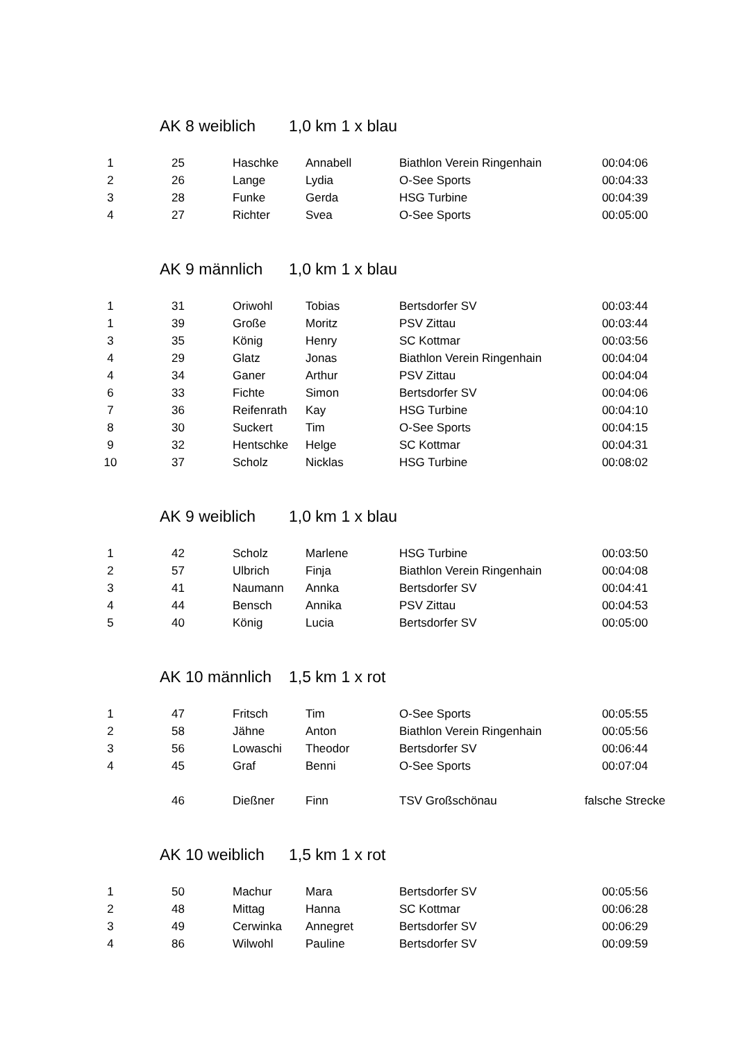AK 8 weiblich 1,0 km 1 x blau
| 1 | 25 | Haschke | Annabell | Biathlon Verein Ringenhain | 00:04:06 |
| 2 | 26 | Lange | Lydia | O-See Sports | 00:04:33 |
| 3 | 28 | Funke | Gerda | HSG Turbine | 00:04:39 |
| 4 | 27 | Richter | Svea | O-See Sports | 00:05:00 |
AK 9 männlich 1,0 km 1 x blau
| 1 | 31 | Oriwohl | Tobias | Bertsdorfer SV | 00:03:44 |
| 1 | 39 | Große | Moritz | PSV Zittau | 00:03:44 |
| 3 | 35 | König | Henry | SC Kottmar | 00:03:56 |
| 4 | 29 | Glatz | Jonas | Biathlon Verein Ringenhain | 00:04:04 |
| 4 | 34 | Ganer | Arthur | PSV Zittau | 00:04:04 |
| 6 | 33 | Fichte | Simon | Bertsdorfer SV | 00:04:06 |
| 7 | 36 | Reifenrath | Kay | HSG Turbine | 00:04:10 |
| 8 | 30 | Suckert | Tim | O-See Sports | 00:04:15 |
| 9 | 32 | Hentschke | Helge | SC Kottmar | 00:04:31 |
| 10 | 37 | Scholz | Nicklas | HSG Turbine | 00:08:02 |
AK 9 weiblich 1,0 km 1 x blau
| 1 | 42 | Scholz | Marlene | HSG Turbine | 00:03:50 |
| 2 | 57 | Ulbrich | Finja | Biathlon Verein Ringenhain | 00:04:08 |
| 3 | 41 | Naumann | Annka | Bertsdorfer SV | 00:04:41 |
| 4 | 44 | Bensch | Annika | PSV Zittau | 00:04:53 |
| 5 | 40 | König | Lucia | Bertsdorfer SV | 00:05:00 |
AK 10 männlich 1,5 km 1 x rot
| 1 | 47 | Fritsch | Tim | O-See Sports | 00:05:55 |
| 2 | 58 | Jähne | Anton | Biathlon Verein Ringenhain | 00:05:56 |
| 3 | 56 | Lowaschi | Theodor | Bertsdorfer SV | 00:06:44 |
| 4 | 45 | Graf | Benni | O-See Sports | 00:07:04 |
| | 46 | Dießner | Finn | TSV Großschönau | falsche Strecke |
AK 10 weiblich 1,5 km 1 x rot
| 1 | 50 | Machur | Mara | Bertsdorfer SV | 00:05:56 |
| 2 | 48 | Mittag | Hanna | SC Kottmar | 00:06:28 |
| 3 | 49 | Cerwinka | Annegret | Bertsdorfer SV | 00:06:29 |
| 4 | 86 | Wilwohl | Pauline | Bertsdorfer SV | 00:09:59 |